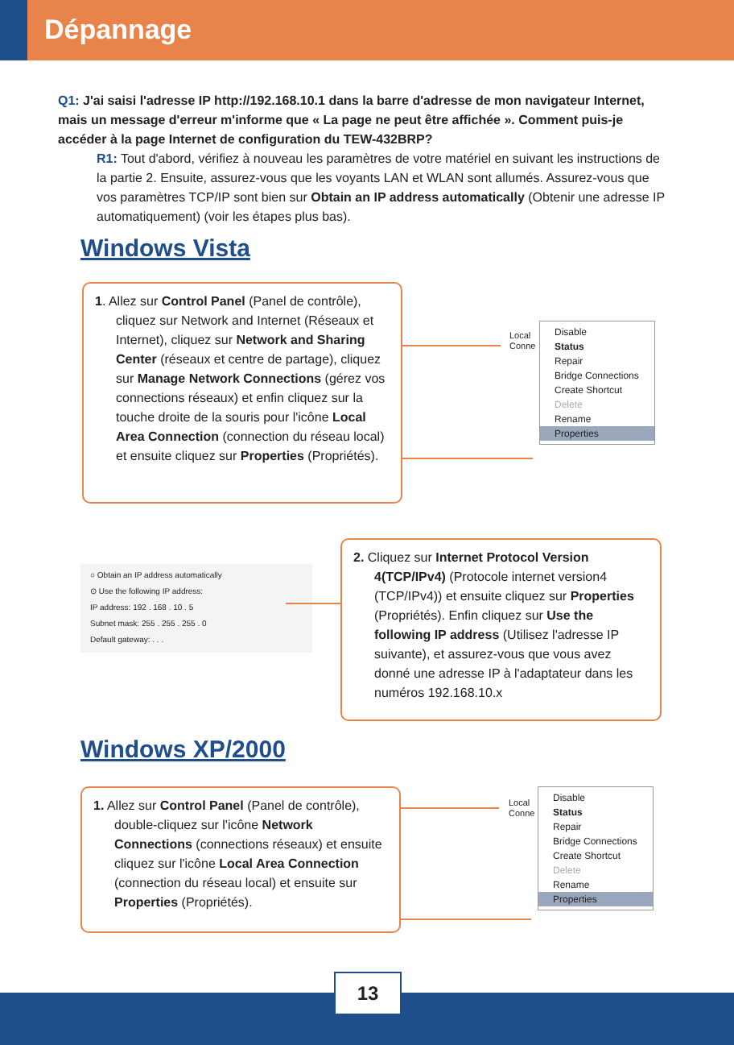Dépannage
Q1: J'ai saisi l'adresse IP http://192.168.10.1 dans la barre d'adresse de mon navigateur Internet, mais un message d'erreur m'informe que « La page ne peut être affichée ». Comment puis-je accéder à la page Internet de configuration du TEW-432BRP?
R1: Tout d'abord, vérifiez à nouveau les paramètres de votre matériel en suivant les instructions de la partie 2. Ensuite, assurez-vous que les voyants LAN et WLAN sont allumés. Assurez-vous que vos paramètres TCP/IP sont bien sur Obtain an IP address automatically (Obtenir une adresse IP automatiquement) (voir les étapes plus bas).
Windows Vista
1. Allez sur Control Panel (Panel de contrôle), cliquez sur Network and Internet (Réseaux et Internet), cliquez sur Network and Sharing Center (réseaux et centre de partage), cliquez sur Manage Network Connections (gérez vos connections réseaux) et enfin cliquez sur la touche droite de la souris pour l'icône Local Area Connection (connection du réseau local) et ensuite cliquez sur Properties (Propriétés).
Local
Conne
Disable
Status
Repair
Bridge Connections
Create Shortcut
Delete
Rename
Properties
○ Obtain an IP address automatically
⊙ Use the following IP address:
IP address: 192 . 168 . 10 . 5
Subnet mask: 255 . 255 . 255 . 0
Default gateway: . . .
2. Cliquez sur Internet Protocol Version 4(TCP/IPv4) (Protocole internet version4 (TCP/IPv4)) et ensuite cliquez sur Properties (Propriétés). Enfin cliquez sur Use the following IP address (Utilisez l'adresse IP suivante), et assurez-vous que vous avez donné une adresse IP à l'adaptateur dans les numéros 192.168.10.x
Windows XP/2000
1. Allez sur Control Panel (Panel de contrôle), double-cliquez sur l'icône Network Connections (connections réseaux) et ensuite cliquez sur l'icône Local Area Connection (connection du réseau local) et ensuite sur Properties (Propriétés).
Local
Conne
Disable
Status
Repair
Bridge Connections
Create Shortcut
Delete
Rename
Properties
13